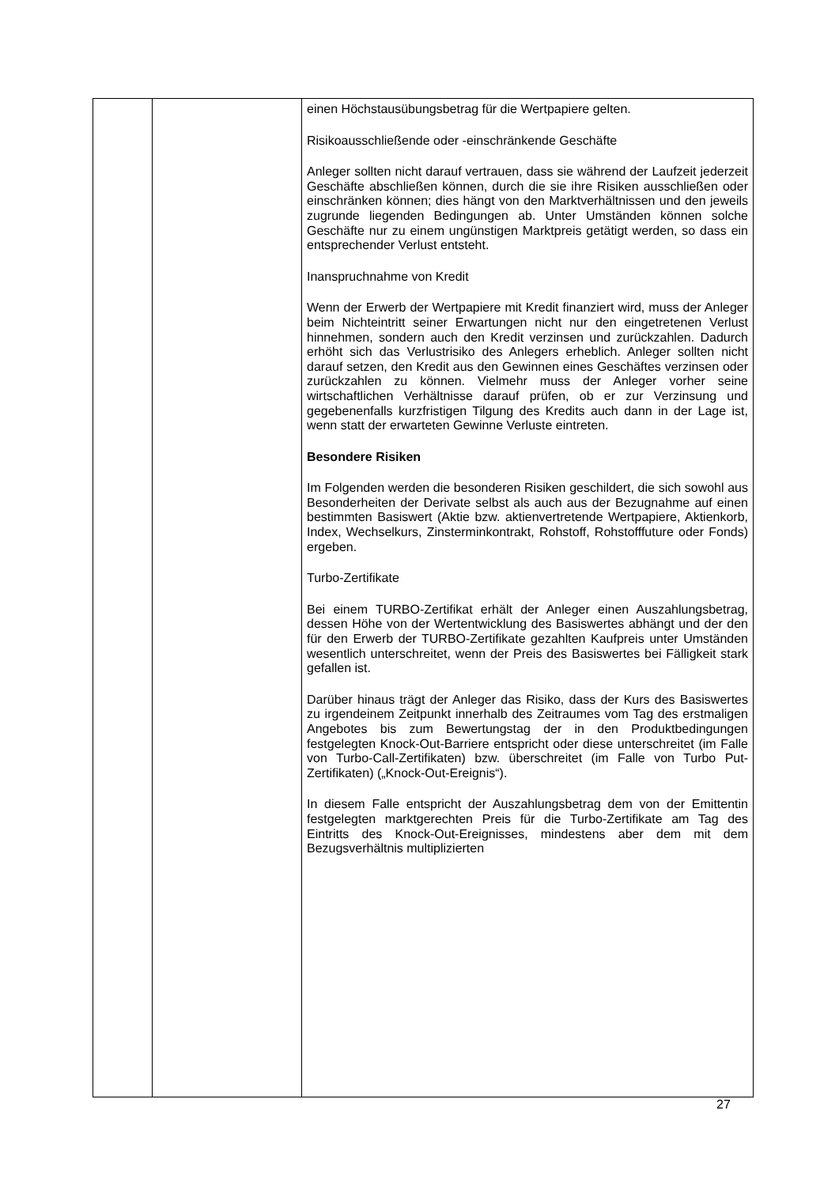| | | einen Höchstausübungsbetrag für die Wertpapiere gelten. Risikoausschließende oder -einschränkende Geschäfte Anleger sollten nicht darauf vertrauen, dass sie während der Laufzeit jederzeit Geschäfte abschließen können, durch die sie ihre Risiken ausschließen oder einschränken können; dies hängt von den Marktverhältnissen und den jeweils zugrunde liegenden Bedingungen ab. Unter Umständen können solche Geschäfte nur zu einem ungünstigen Marktpreis getätigt werden, so dass ein entsprechender Verlust entsteht. Inanspruchnahme von Kredit Wenn der Erwerb der Wertpapiere mit Kredit finanziert wird, muss der Anleger beim Nichteintritt seiner Erwartungen nicht nur den eingetretenen Verlust hinnehmen, sondern auch den Kredit verzinsen und zurückzahlen. Dadurch erhöht sich das Verlustrisiko des Anlegers erheblich. Anleger sollten nicht darauf setzen, den Kredit aus den Gewinnen eines Geschäftes verzinsen oder zurückzahlen zu können. Vielmehr muss der Anleger vorher seine wirtschaftlichen Verhältnisse darauf prüfen, ob er zur Verzinsung und gegebenenfalls kurzfristigen Tilgung des Kredits auch dann in der Lage ist, wenn statt der erwarteten Gewinne Verluste eintreten. Besondere Risiken Im Folgenden werden die besonderen Risiken geschildert, die sich sowohl aus Besonderheiten der Derivate selbst als auch aus der Bezugnahme auf einen bestimmten Basiswert (Aktie bzw. aktienvertretende Wertpapiere, Aktienkorb, Index, Wechselkurs, Zinsterminkontrakt, Rohstoff, Rohstofffuture oder Fonds) ergeben. Turbo-Zertifikate Bei einem TURBO-Zertifikat erhält der Anleger einen Auszahlungsbetrag, dessen Höhe von der Wertentwicklung des Basiswertes abhängt und der den für den Erwerb der TURBO-Zertifikate gezahlten Kaufpreis unter Umständen wesentlich unterschreitet, wenn der Preis des Basiswertes bei Fälligkeit stark gefallen ist. Darüber hinaus trägt der Anleger das Risiko, dass der Kurs des Basiswertes zu irgendeinem Zeitpunkt innerhalb des Zeitraumes vom Tag des erstmaligen Angebotes bis zum Bewertungstag der in den Produktbedingungen festgelegten Knock-Out-Barriere entspricht oder diese unterschreitet (im Falle von Turbo-Call-Zertifikaten) bzw. überschreitet (im Falle von Turbo Put-Zertifikaten) („Knock-Out-Ereignis“). In diesem Falle entspricht der Auszahlungsbetrag dem von der Emittentin festgelegten marktgerechten Preis für die Turbo-Zertifikate am Tag des Eintritts des Knock-Out-Ereignisses, mindestens aber dem mit dem Bezugsverhältnis multiplizierten |
27